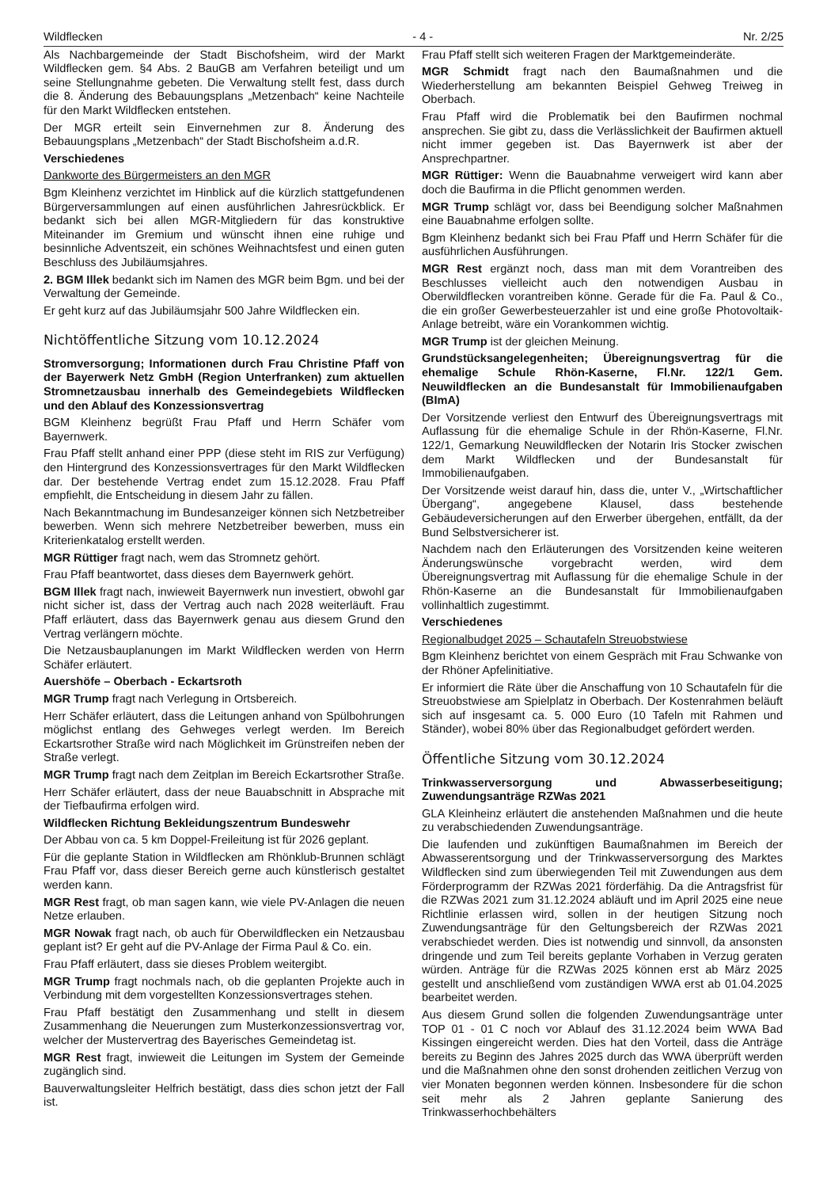Wildflecken - 4 - Nr. 2/25
Als Nachbargemeinde der Stadt Bischofsheim, wird der Markt Wildflecken gem. §4 Abs. 2 BauGB am Verfahren beteiligt und um seine Stellungnahme gebeten. Die Verwaltung stellt fest, dass durch die 8. Änderung des Bebauungsplans „Metzenbach“ keine Nachteile für den Markt Wildflecken entstehen.
Der MGR erteilt sein Einvernehmen zur 8. Änderung des Bebauungsplans „Metzenbach“ der Stadt Bischofsheim a.d.R.
Verschiedenes
Dankworte des Bürgermeisters an den MGR
Bgm Kleinhenz verzichtet im Hinblick auf die kürzlich stattgefundenen Bürgerversammlungen auf einen ausführlichen Jahresrückblick. Er bedankt sich bei allen MGR-Mitgliedern für das konstruktive Miteinander im Gremium und wünscht ihnen eine ruhige und besinnliche Adventszeit, ein schönes Weihnachtsfest und einen guten Beschluss des Jubiläumsjahres.
2. BGM Illek bedankt sich im Namen des MGR beim Bgm. und bei der Verwaltung der Gemeinde.
Er geht kurz auf das Jubiläumsjahr 500 Jahre Wildflecken ein.
Nichtöffentliche Sitzung vom 10.12.2024
Stromversorgung; Informationen durch Frau Christine Pfaff von der Bayerwerk Netz GmbH (Region Unterfranken) zum aktuellen Stromnetzausbau innerhalb des Gemeindegebiets Wildflecken und den Ablauf des Konzessionsvertrag
BGM Kleinhenz begrüßt Frau Pfaff und Herrn Schäfer vom Bayernwerk.
Frau Pfaff stellt anhand einer PPP (diese steht im RIS zur Verfügung) den Hintergrund des Konzessionsvertrages für den Markt Wildflecken dar. Der bestehende Vertrag endet zum 15.12.2028. Frau Pfaff empfiehlt, die Entscheidung in diesem Jahr zu fällen.
Nach Bekanntmachung im Bundesanzeiger können sich Netzbetreiber bewerben. Wenn sich mehrere Netzbetreiber bewerben, muss ein Kriterienkatalog erstellt werden.
MGR Rüttiger fragt nach, wem das Stromnetz gehört.
Frau Pfaff beantwortet, dass dieses dem Bayernwerk gehört.
BGM Illek fragt nach, inwieweit Bayernwerk nun investiert, obwohl gar nicht sicher ist, dass der Vertrag auch nach 2028 weiterläuft. Frau Pfaff erläutert, dass das Bayernwerk genau aus diesem Grund den Vertrag verlängern möchte.
Die Netzausbauplanungen im Markt Wildflecken werden von Herrn Schäfer erläutert.
Auershöfe – Oberbach - Eckartsroth
MGR Trump fragt nach Verlegung in Ortsbereich.
Herr Schäfer erläutert, dass die Leitungen anhand von Spülbohrungen möglichst entlang des Gehweges verlegt werden. Im Bereich Eckartsrother Straße wird nach Möglichkeit im Grünstreifen neben der Straße verlegt.
MGR Trump fragt nach dem Zeitplan im Bereich Eckartsrother Straße.
Herr Schäfer erläutert, dass der neue Bauabschnitt in Absprache mit der Tiefbaufirma erfolgen wird.
Wildflecken Richtung Bekleidungszentrum Bundeswehr
Der Abbau von ca. 5 km Doppel-Freileitung ist für 2026 geplant.
Für die geplante Station in Wildflecken am Rhönklub-Brunnen schlägt Frau Pfaff vor, dass dieser Bereich gerne auch künstlerisch gestaltet werden kann.
MGR Rest fragt, ob man sagen kann, wie viele PV-Anlagen die neuen Netze erlauben.
MGR Nowak fragt nach, ob auch für Oberwildflecken ein Netzausbau geplant ist? Er geht auf die PV-Anlage der Firma Paul & Co. ein.
Frau Pfaff erläutert, dass sie dieses Problem weitergibt.
MGR Trump fragt nochmals nach, ob die geplanten Projekte auch in Verbindung mit dem vorgestellten Konzessionsvertrages stehen.
Frau Pfaff bestätigt den Zusammenhang und stellt in diesem Zusammenhang die Neuerungen zum Musterkonzessionsvertrag vor, welcher der Mustervertrag des Bayerisches Gemeindetag ist.
MGR Rest fragt, inwieweit die Leitungen im System der Gemeinde zugänglich sind.
Bauverwaltungsleiter Helfrich bestätigt, dass dies schon jetzt der Fall ist.
Frau Pfaff stellt sich weiteren Fragen der Marktgemeinderäte.
MGR Schmidt fragt nach den Baumaßnahmen und die Wiederherstellung am bekannten Beispiel Gehweg Treiweg in Oberbach.
Frau Pfaff wird die Problematik bei den Baufirmen nochmal ansprechen. Sie gibt zu, dass die Verlässlichkeit der Baufirmen aktuell nicht immer gegeben ist. Das Bayernwerk ist aber der Ansprechpartner.
MGR Rüttiger: Wenn die Bauabnahme verweigert wird kann aber doch die Baufirma in die Pflicht genommen werden.
MGR Trump schlägt vor, dass bei Beendigung solcher Maßnahmen eine Bauabnahme erfolgen sollte.
Bgm Kleinhenz bedankt sich bei Frau Pfaff und Herrn Schäfer für die ausführlichen Ausführungen.
MGR Rest ergänzt noch, dass man mit dem Vorantreiben des Beschlusses vielleicht auch den notwendigen Ausbau in Oberwildflecken vorantreiben könne. Gerade für die Fa. Paul & Co., die ein großer Gewerbesteuerzahler ist und eine große Photovoltaik-Anlage betreibt, wäre ein Vorankommen wichtig.
MGR Trump ist der gleichen Meinung.
Grundstücksangelegenheiten; Übereignungsvertrag für die ehemalige Schule Rhön-Kaserne, Fl.Nr. 122/1 Gem. Neuwildflecken an die Bundesanstalt für Immobilienaufgaben (BImA)
Der Vorsitzende verliest den Entwurf des Übereignungsvertrags mit Auflassung für die ehemalige Schule in der Rhön-Kaserne, Fl.Nr. 122/1, Gemarkung Neuwildflecken der Notarin Iris Stocker zwischen dem Markt Wildflecken und der Bundesanstalt für Immobilienaufgaben.
Der Vorsitzende weist darauf hin, dass die, unter V., „Wirtschaftlicher Übergang“, angegebene Klausel, dass bestehende Gebäudeversicherungen auf den Erwerber übergehen, entfällt, da der Bund Selbstversicherer ist.
Nachdem nach den Erläuterungen des Vorsitzenden keine weiteren Änderungswünsche vorgebracht werden, wird dem Übereignungsvertrag mit Auflassung für die ehemalige Schule in der Rhön-Kaserne an die Bundesanstalt für Immobilienaufgaben vollinhaltlich zugestimmt.
Verschiedenes
Regionalbudget 2025 – Schautafeln Streuobstwiese
Bgm Kleinhenz berichtet von einem Gespräch mit Frau Schwanke von der Rhöner Apfelinitiative.
Er informiert die Räte über die Anschaffung von 10 Schautafeln für die Streuobstwiese am Spielplatz in Oberbach. Der Kostenrahmen beläuft sich auf insgesamt ca. 5. 000 Euro (10 Tafeln mit Rahmen und Ständer), wobei 80% über das Regionalbudget gefördert werden.
Öffentliche Sitzung vom 30.12.2024
Trinkwasserversorgung und Abwasserbeseitigung; Zuwendungsanträge RZWas 2021
GLA Kleinheinz erläutert die anstehenden Maßnahmen und die heute zu verabschiedenden Zuwendungsanträge.
Die laufenden und zukünftigen Baumaßnahmen im Bereich der Abwasserentsorgung und der Trinkwasserversorgung des Marktes Wildflecken sind zum überwiegenden Teil mit Zuwendungen aus dem Förderprogramm der RZWas 2021 förderfähig. Da die Antragsfrist für die RZWas 2021 zum 31.12.2024 abläuft und im April 2025 eine neue Richtlinie erlassen wird, sollen in der heutigen Sitzung noch Zuwendungsanträge für den Geltungsbereich der RZWas 2021 verabschiedet werden. Dies ist notwendig und sinnvoll, da ansonsten dringende und zum Teil bereits geplante Vorhaben in Verzug geraten würden. Anträge für die RZWas 2025 können erst ab März 2025 gestellt und anschließend vom zuständigen WWA erst ab 01.04.2025 bearbeitet werden.
Aus diesem Grund sollen die folgenden Zuwendungsanträge unter TOP 01 - 01 C noch vor Ablauf des 31.12.2024 beim WWA Bad Kissingen eingereicht werden. Dies hat den Vorteil, dass die Anträge bereits zu Beginn des Jahres 2025 durch das WWA überprüft werden und die Maßnahmen ohne den sonst drohenden zeitlichen Verzug von vier Monaten begonnen werden können. Insbesondere für die schon seit mehr als 2 Jahren geplante Sanierung des Trinkwasserhochbehälters